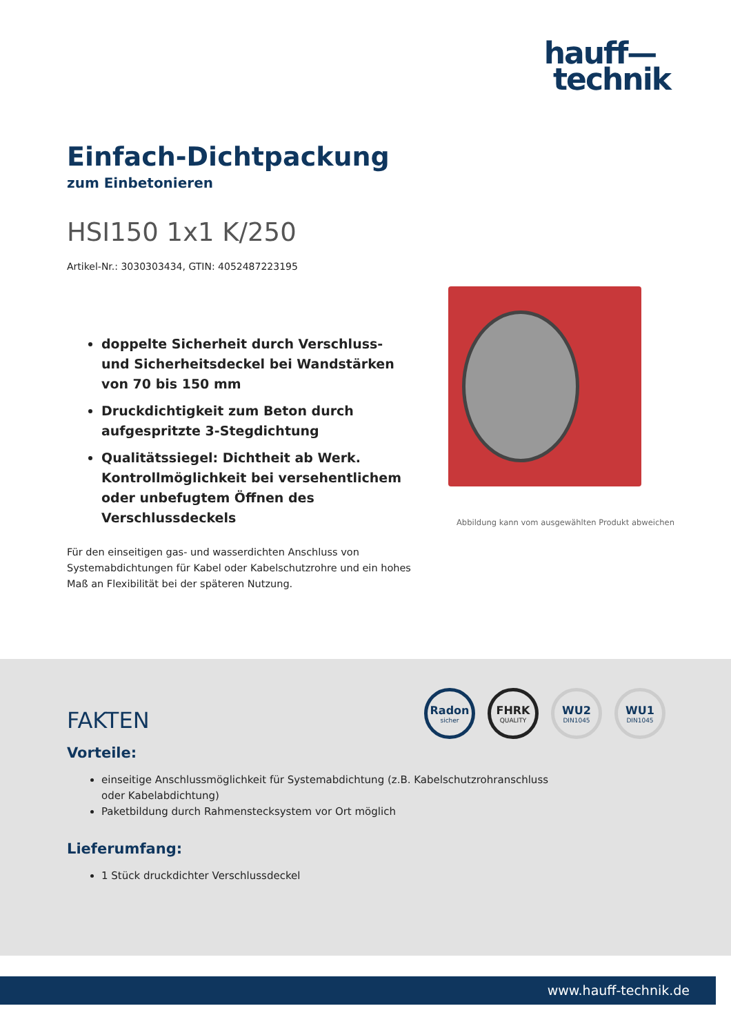hauff—
technik
Einfach-Dichtpackung
zum Einbetonieren
HSI150 1x1 K/250
Artikel-Nr.: 3030303434, GTIN: 4052487223195
doppelte Sicherheit durch Verschluss- und Sicherheitsdeckel bei Wandstärken von 70 bis 150 mm
Druckdichtigkeit zum Beton durch aufgespritzte 3-Stegdichtung
Qualitätssiegel: Dichtheit ab Werk. Kontrollmöglichkeit bei versehentlichem oder unbefugtem Öffnen des Verschlussdeckels
Für den einseitigen gas- und wasserdichten Anschluss von Systemabdichtungen für Kabel oder Kabelschutzrohre und ein hohes Maß an Flexibilität bei der späteren Nutzung.
Abbildung kann vom ausgewählten Produkt abweichen
Radon
sicher
FHRK
QUALITY
WU2
DIN1045
WU1
DIN1045
FAKTEN
Vorteile:
einseitige Anschlussmöglichkeit für Systemabdichtung (z.B. Kabelschutzrohranschluss oder Kabelabdichtung)
Paketbildung durch Rahmenstecksystem vor Ort möglich
Lieferumfang:
1 Stück druckdichter Verschlussdeckel
www.hauff-technik.de